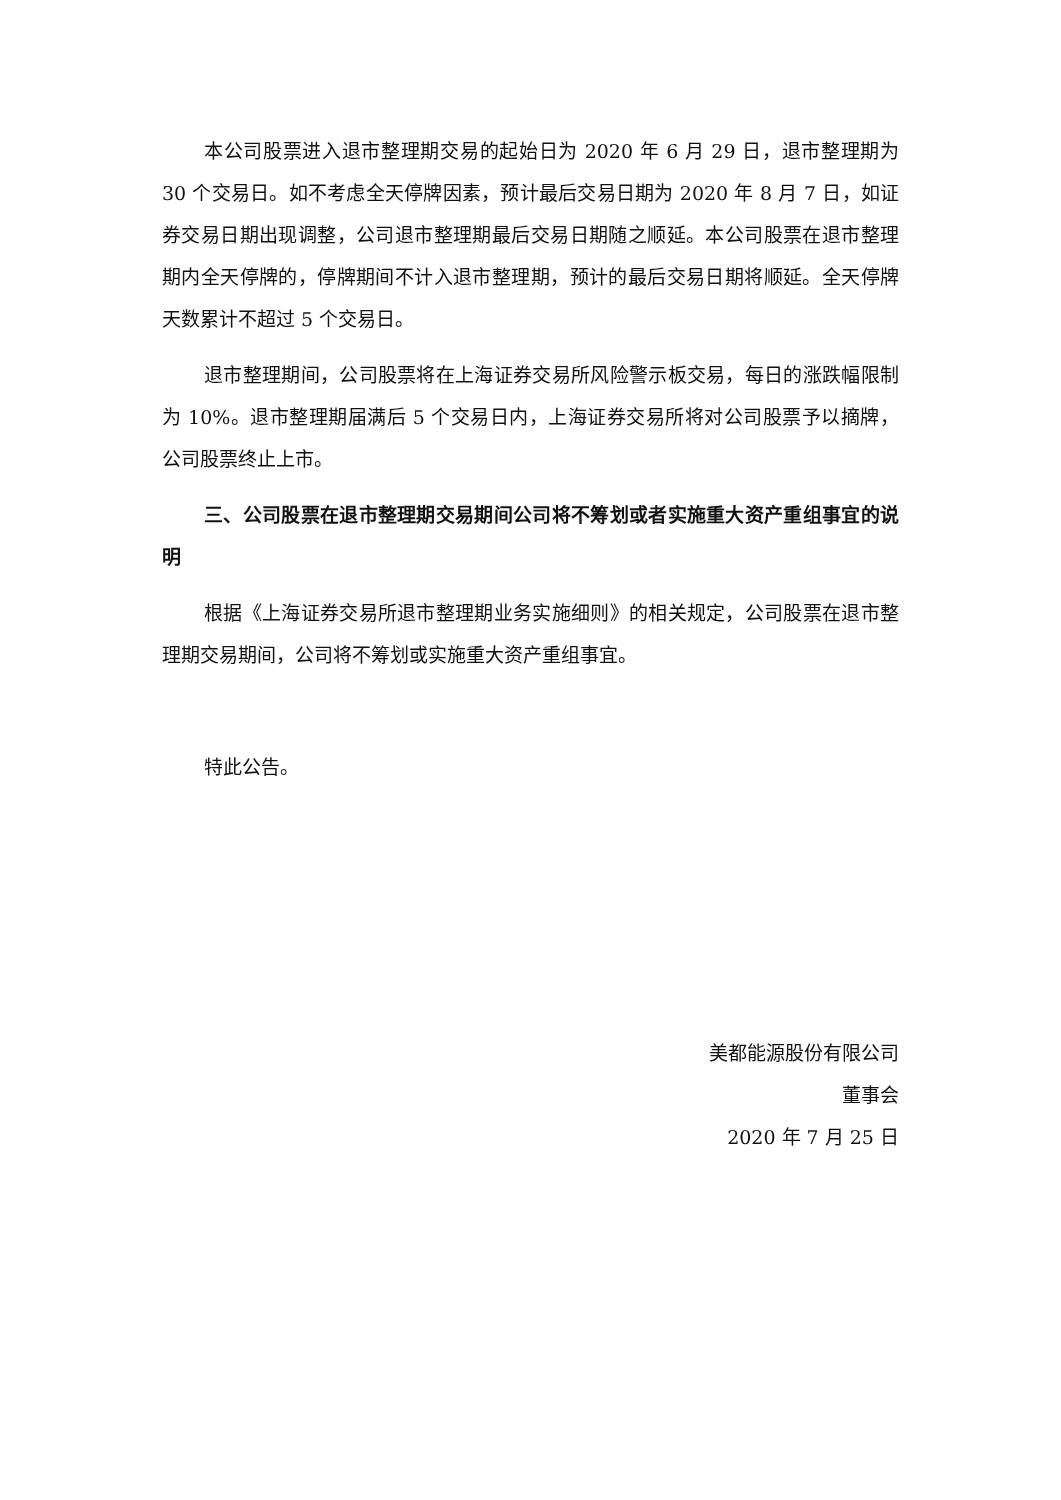本公司股票进入退市整理期交易的起始日为 2020 年 6 月 29 日，退市整理期为 30 个交易日。如不考虑全天停牌因素，预计最后交易日期为 2020 年 8 月 7 日，如证券交易日期出现调整，公司退市整理期最后交易日期随之顺延。本公司股票在退市整理期内全天停牌的，停牌期间不计入退市整理期，预计的最后交易日期将顺延。全天停牌天数累计不超过 5 个交易日。
退市整理期间，公司股票将在上海证券交易所风险警示板交易，每日的涨跌幅限制为 10%。退市整理期届满后 5 个交易日内，上海证券交易所将对公司股票予以摘牌，公司股票终止上市。
三、公司股票在退市整理期交易期间公司将不筹划或者实施重大资产重组事宜的说明
根据《上海证券交易所退市整理期业务实施细则》的相关规定，公司股票在退市整理期交易期间，公司将不筹划或实施重大资产重组事宜。
特此公告。
美都能源股份有限公司
董事会
2020 年 7 月 25 日